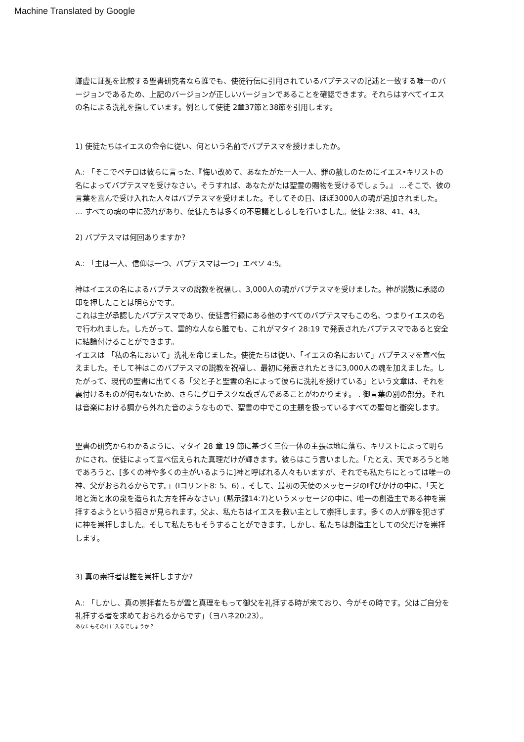Machine Translated by Google
謙虚に証拠を比較する聖書研究者なら誰でも、使徒行伝に引用されているバプテスマの記述と一致する唯一のバージョンであるため、上記のバージョンが正しいバージョンであることを確認できます。それらはすべてイエスの名による洗礼を指しています。例として使徒 2章37節と38節を引用します。
1) 使徒たちはイエスの命令に従い、何という名前でバプテスマを授けましたか。
A.: 「そこでペテロは彼らに言った、『悔い改めて、あなたがた一人一人、罪の赦しのためにイエス•キリストの名によってバプテスマを受けなさい。そうすれば、あなたがたは聖霊の賜物を受けるでしょう。』 …そこで、彼の言葉を喜んで受け入れた人々はバプテスマを受けました。そしてその日、ほぼ3000人の魂が追加されました。 … すべての魂の中に恐れがあり、使徒たちは多くの不思議としるしを行いました。使徒 2:38、41、43。
2) バプテスマは何回ありますか?
A.: 「主は一人、信仰は一つ、バプテスマは一つ」エペソ 4:5。
神はイエスの名によるバプテスマの説教を祝福し、3,000人の魂がバプテスマを受けました。神が説教に承認の印を押したことは明らかです。
これは主が承認したバプテスマであり、使徒言行録にある他のすべてのバプテスマもこの名、つまりイエスの名で行われました。したがって、霊的な人なら誰でも、これがマタイ 28:19 で発表されたバプテスマであると安全に結論付けることができます。
イエスは 「私の名において」洗礼を命じました。使徒たちは従い、「イエスの名において」バプテスマを宣べ伝えました。そして神はこのバプテスマの説教を祝福し、最初に発表されたときに3,000人の魂を加えました。したがって、現代の聖書に出てくる「父と子と聖霊の名によって彼らに洗礼を授けている」という文章は、それを裏付けるものが何もないため、さらにグロテスクな改ざんであることがわかります。 . 御言葉の別の部分。それは音楽における調から外れた音のようなもので、聖書の中でこの主題を扱っているすべての聖句と衝突します。
聖書の研究からわかるように、マタイ 28 章 19 節に基づく三位一体の主張は地に落ち、キリストによって明らかにされ、使徒によって宣べ伝えられた真理だけが輝きます。彼らはこう言いました。「たとえ、天であろうと地であろうと、[多くの神や多くの主がいるように]神と呼ばれる人々もいますが、それでも私たちにとっては唯一の神、父がおられるからです。」(Iコリント8: 5、6) 。そして、最初の天使のメッセージの呼びかけの中に、「天と地と海と水の泉を造られた方を拝みなさい」(黙示録14:7)というメッセージの中に、唯一の創造主である神を崇拝するようという招きが見られます。父よ、私たちはイエスを救い主として崇拝します。多くの人が罪を犯さずに神を崇拝しました。そして私たちもそうすることができます。しかし、私たちは創造主としての父だけを崇拝します。
3) 真の崇拝者は誰を崇拝しますか?
A.: 「しかし、真の崇拝者たちが霊と真理をもって御父を礼拝する時が来ており、今がその時です。父はご自分を礼拝する者を求めておられるからです」（ヨハネ20:23）。
あなたもその中に入るでしょうか？